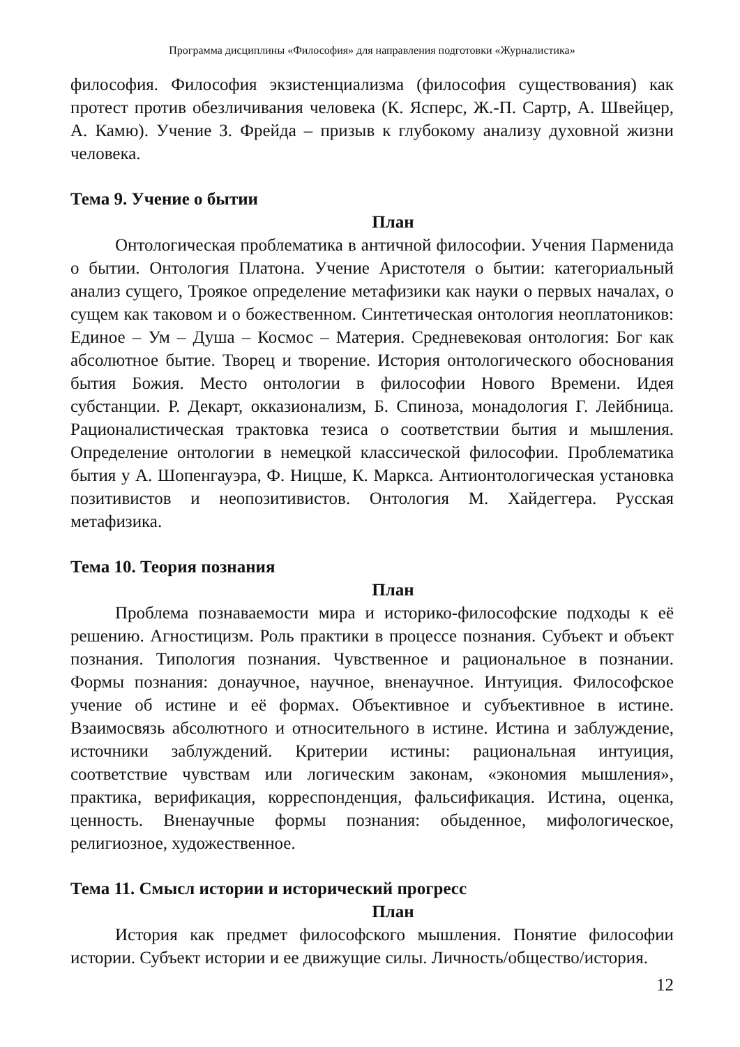Программа дисциплины «Философия» для направления подготовки «Журналистика»
философия. Философия экзистенциализма (философия существования) как протест против обезличивания человека (К. Ясперс, Ж.-П. Сартр, А. Швейцер, А. Камю). Учение З. Фрейда – призыв к глубокому анализу духовной жизни человека.
Тема 9. Учение о бытии
План
Онтологическая проблематика в античной философии. Учения Парменида о бытии. Онтология Платона. Учение Аристотеля о бытии: категориальный анализ сущего, Троякое определение метафизики как науки о первых началах, о сущем как таковом и о божественном. Синтетическая онтология неоплатоников: Единое – Ум – Душа – Космос – Материя. Средневековая онтология: Бог как абсолютное бытие. Творец и творение. История онтологического обоснования бытия Божия. Место онтологии в философии Нового Времени. Идея субстанции. Р. Декарт, окказионализм, Б. Спиноза, монадология Г. Лейбница. Рационалистическая трактовка тезиса о соответствии бытия и мышления. Определение онтологии в немецкой классической философии. Проблематика бытия у А. Шопенгауэра, Ф. Ницше, К. Маркса. Антионтологическая установка позитивистов и неопозитивистов. Онтология М. Хайдеггера. Русская метафизика.
Тема 10. Теория познания
План
Проблема познаваемости мира и историко-философские подходы к её решению. Агностицизм. Роль практики в процессе познания. Субъект и объект познания. Типология познания. Чувственное и рациональное в познании. Формы познания: донаучное, научное, вненаучное. Интуиция. Философское учение об истине и её формах. Объективное и субъективное в истине. Взаимосвязь абсолютного и относительного в истине. Истина и заблуждение, источники заблуждений. Критерии истины: рациональная интуиция, соответствие чувствам или логическим законам, «экономия мышления», практика, верификация, корреспонденция, фальсификация. Истина, оценка, ценность. Вненаучные формы познания: обыденное, мифологическое, религиозное, художественное.
Тема 11. Смысл истории и исторический прогресс
План
История как предмет философского мышления. Понятие философии истории. Субъект истории и ее движущие силы. Личность/общество/история.
12